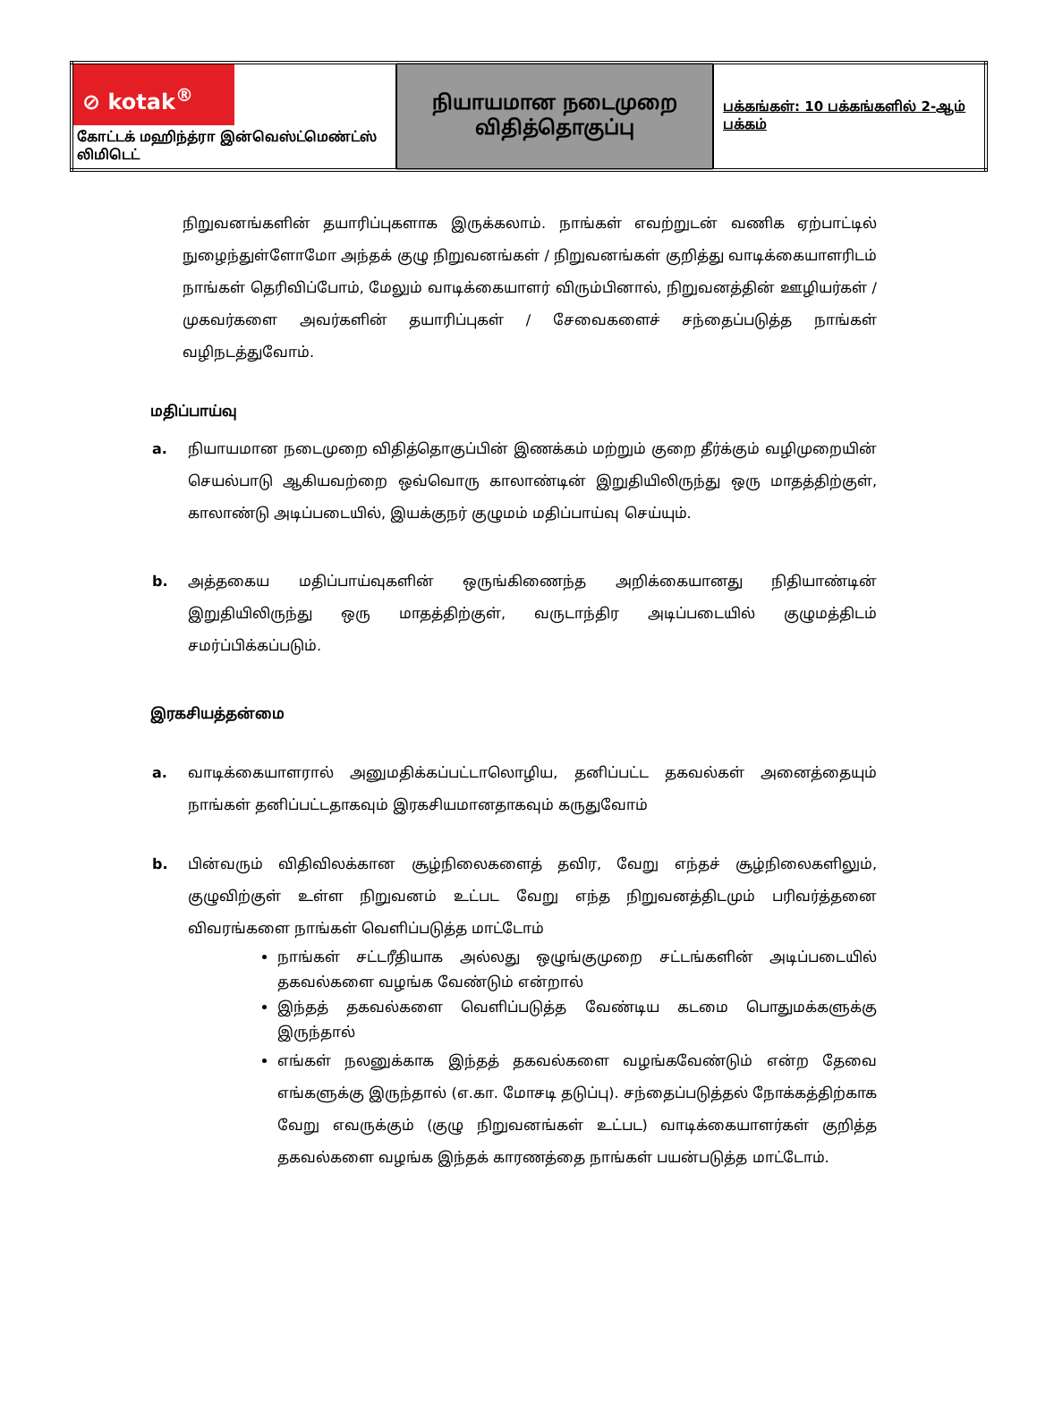| ⊘ kotak<sup>®</sup> கோட்டக் மஹிந்த்ரா இன்வெஸ்ட்மெண்ட்ஸ் லிமிடெட் | நியாயமான நடைமுறை விதித்தொகுப்பு | பக்கங்கள்: 10 பக்கங்களில் 2-ஆம் பக்கம் |
நிறுவனங்களின் தயாரிப்புகளாக இருக்கலாம். நாங்கள் எவற்றுடன் வணிக ஏற்பாட்டில் நுழைந்துள்ளோமோ அந்தக் குழு நிறுவனங்கள் / நிறுவனங்கள் குறித்து வாடிக்கையாளரிடம் நாங்கள் தெரிவிப்போம், மேலும் வாடிக்கையாளர் விரும்பினால், நிறுவனத்தின் ஊழியர்கள் / முகவர்களை அவர்களின் தயாரிப்புகள் / சேவைகளைச் சந்தைப்படுத்த நாங்கள் வழிநடத்துவோம்.
மதிப்பாய்வு
a. நியாயமான நடைமுறை விதித்தொகுப்பின் இணக்கம் மற்றும் குறை தீர்க்கும் வழிமுறையின் செயல்பாடு ஆகியவற்றை ஒவ்வொரு காலாண்டின் இறுதியிலிருந்து ஒரு மாதத்திற்குள், காலாண்டு அடிப்படையில், இயக்குநர் குழுமம் மதிப்பாய்வு செய்யும்.
b. அத்தகைய மதிப்பாய்வுகளின் ஒருங்கிணைந்த அறிக்கையானது நிதியாண்டின் இறுதியிலிருந்து ஒரு மாதத்திற்குள், வருடாந்திர அடிப்படையில் குழுமத்திடம் சமர்ப்பிக்கப்படும்.
இரகசியத்தன்மை
a. வாடிக்கையாளரால் அனுமதிக்கப்பட்டாலொழிய, தனிப்பட்ட தகவல்கள் அனைத்தையும் நாங்கள் தனிப்பட்டதாகவும் இரகசியமானதாகவும் கருதுவோம்
b. பின்வரும் விதிவிலக்கான சூழ்நிலைகளைத் தவிர, வேறு எந்தச் சூழ்நிலைகளிலும், குழுவிற்குள் உள்ள நிறுவனம் உட்பட வேறு எந்த நிறுவனத்திடமும் பரிவர்த்தனை விவரங்களை நாங்கள் வெளிப்படுத்த மாட்டோம்
நாங்கள் சட்டரீதியாக அல்லது ஒழுங்குமுறை சட்டங்களின் அடிப்படையில் தகவல்களை வழங்க வேண்டும் என்றால்
இந்தத் தகவல்களை வெளிப்படுத்த வேண்டிய கடமை பொதுமக்களுக்கு இருந்தால்
எங்கள் நலனுக்காக இந்தத் தகவல்களை வழங்கவேண்டும் என்ற தேவை எங்களுக்கு இருந்தால் (எ.கா. மோசடி தடுப்பு). சந்தைப்படுத்தல் நோக்கத்திற்காக வேறு எவருக்கும் (குழு நிறுவனங்கள் உட்பட) வாடிக்கையாளர்கள் குறித்த தகவல்களை வழங்க இந்தக் காரணத்தை நாங்கள் பயன்படுத்த மாட்டோம்.